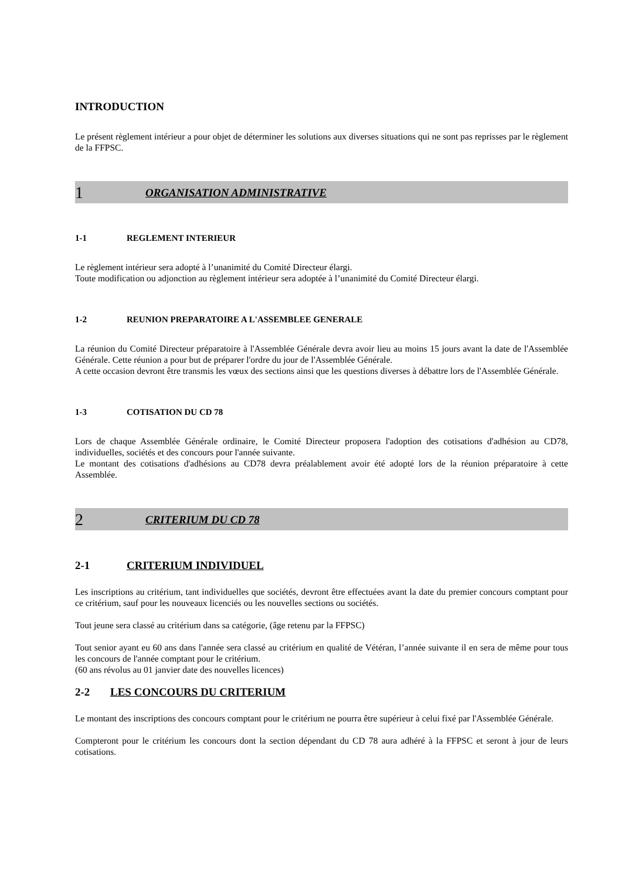INTRODUCTION
Le présent règlement intérieur a pour objet de déterminer les solutions aux diverses situations qui ne sont pas reprisses par le règlement de la FFPSC.
1 ORGANISATION ADMINISTRATIVE
1-1 REGLEMENT INTERIEUR
Le règlement intérieur sera adopté à l’unanimité du Comité Directeur élargi.
Toute modification ou adjonction au règlement intérieur sera adoptée à l’unanimité du Comité Directeur élargi.
1-2 REUNION PREPARATOIRE A L'ASSEMBLEE GENERALE
La réunion du Comité Directeur préparatoire à l'Assemblée Générale devra avoir lieu au moins 15 jours avant la date de l'Assemblée Générale. Cette réunion a pour but de préparer l'ordre du jour de l'Assemblée Générale.
A cette occasion devront être transmis les vœux des sections ainsi que les questions diverses à débattre lors de l'Assemblée Générale.
1-3 COTISATION DU CD 78
Lors de chaque Assemblée Générale ordinaire, le Comité Directeur proposera l'adoption des cotisations d'adhésion au CD78, individuelles, sociétés et des concours pour l'année suivante.
Le montant des cotisations d'adhésions au CD78 devra préalablement avoir été adopté lors de la réunion préparatoire à cette Assemblée.
2 CRITERIUM DU CD 78
2-1 CRITERIUM INDIVIDUEL
Les inscriptions au critérium, tant individuelles que sociétés, devront être effectuées avant la date du premier concours comptant pour ce critérium, sauf pour les nouveaux licenciés ou les nouvelles sections ou sociétés.
Tout jeune sera classé au critérium dans sa catégorie, (âge retenu par la FFPSC)
Tout senior ayant eu 60 ans dans l'année sera classé au critérium en qualité de Vétéran, l’année suivante il en sera de même pour tous les concours de l'année comptant pour le critérium.
(60 ans révolus au 01 janvier date des nouvelles licences)
2-2 LES CONCOURS DU CRITERIUM
Le montant des inscriptions des concours comptant pour le critérium ne pourra être supérieur à celui fixé par l'Assemblée Générale.
Compteront pour le critérium les concours dont la section dépendant du CD 78 aura adhéré à la FFPSC et seront à jour de leurs cotisations.